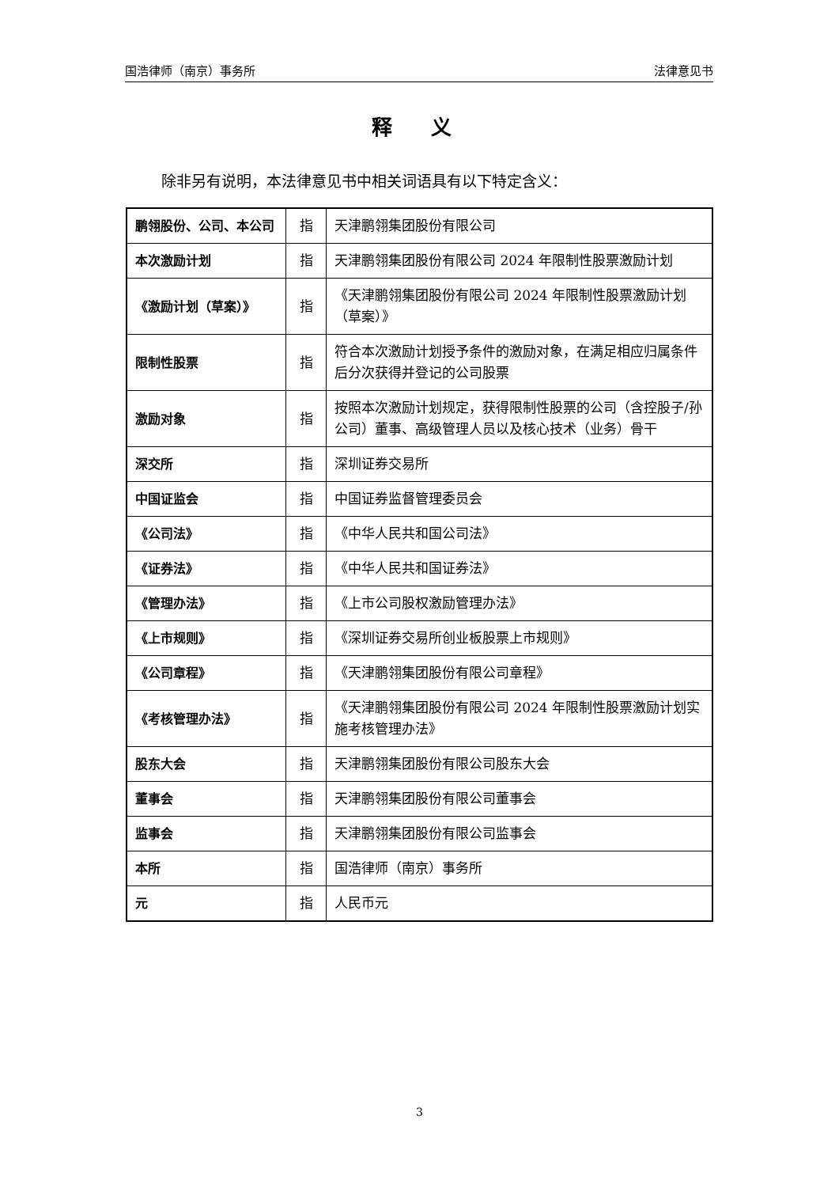国浩律师（南京）事务所 法律意见书
释 义
除非另有说明，本法律意见书中相关词语具有以下特定含义：
| 鹏翎股份、公司、本公司 | 指 | 天津鹏翎集团股份有限公司 |
| 本次激励计划 | 指 | 天津鹏翎集团股份有限公司 2024 年限制性股票激励计划 |
| 《激励计划（草案）》 | 指 | 《天津鹏翎集团股份有限公司 2024 年限制性股票激励计划（草案）》 |
| 限制性股票 | 指 | 符合本次激励计划授予条件的激励对象，在满足相应归属条件后分次获得并登记的公司股票 |
| 激励对象 | 指 | 按照本次激励计划规定，获得限制性股票的公司（含控股子/孙公司）董事、高级管理人员以及核心技术（业务）骨干 |
| 深交所 | 指 | 深圳证券交易所 |
| 中国证监会 | 指 | 中国证券监督管理委员会 |
| 《公司法》 | 指 | 《中华人民共和国公司法》 |
| 《证券法》 | 指 | 《中华人民共和国证券法》 |
| 《管理办法》 | 指 | 《上市公司股权激励管理办法》 |
| 《上市规则》 | 指 | 《深圳证券交易所创业板股票上市规则》 |
| 《公司章程》 | 指 | 《天津鹏翎集团股份有限公司章程》 |
| 《考核管理办法》 | 指 | 《天津鹏翎集团股份有限公司 2024 年限制性股票激励计划实施考核管理办法》 |
| 股东大会 | 指 | 天津鹏翎集团股份有限公司股东大会 |
| 董事会 | 指 | 天津鹏翎集团股份有限公司董事会 |
| 监事会 | 指 | 天津鹏翎集团股份有限公司监事会 |
| 本所 | 指 | 国浩律师（南京）事务所 |
| 元 | 指 | 人民币元 |
3